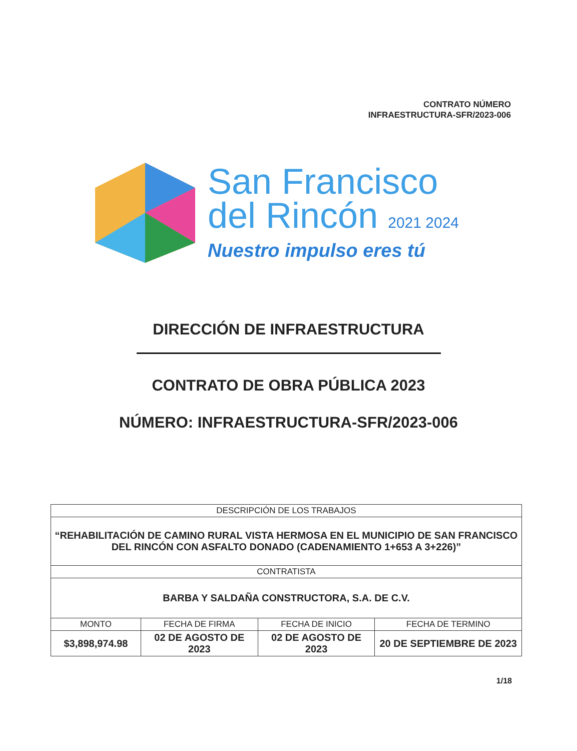CONTRATO NÚMERO
INFRAESTRUCTURA-SFR/2023-006
San Francisco
del Rincón 2021 2024
Nuestro impulso eres tú
DIRECCIÓN DE INFRAESTRUCTURA
CONTRATO DE OBRA PÚBLICA 2023
NÚMERO: INFRAESTRUCTURA-SFR/2023-006
| DESCRIPCIÓN DE LOS TRABAJOS | | | |
| “REHABILITACIÓN DE CAMINO RURAL VISTA HERMOSA EN EL MUNICIPIO DE SAN FRANCISCO DEL RINCÓN CON ASFALTO DONADO (CADENAMIENTO 1+653 A 3+226)” | | | |
| CONTRATISTA | | | |
| BARBA Y SALDAÑA CONSTRUCTORA, S.A. DE C.V. | | | |
| MONTO | FECHA DE FIRMA | FECHA DE INICIO | FECHA DE TERMINO |
| $3,898,974.98 | 02 DE AGOSTO DE 2023 | 02 DE AGOSTO DE 2023 | 20 DE SEPTIEMBRE DE 2023 |
1/18